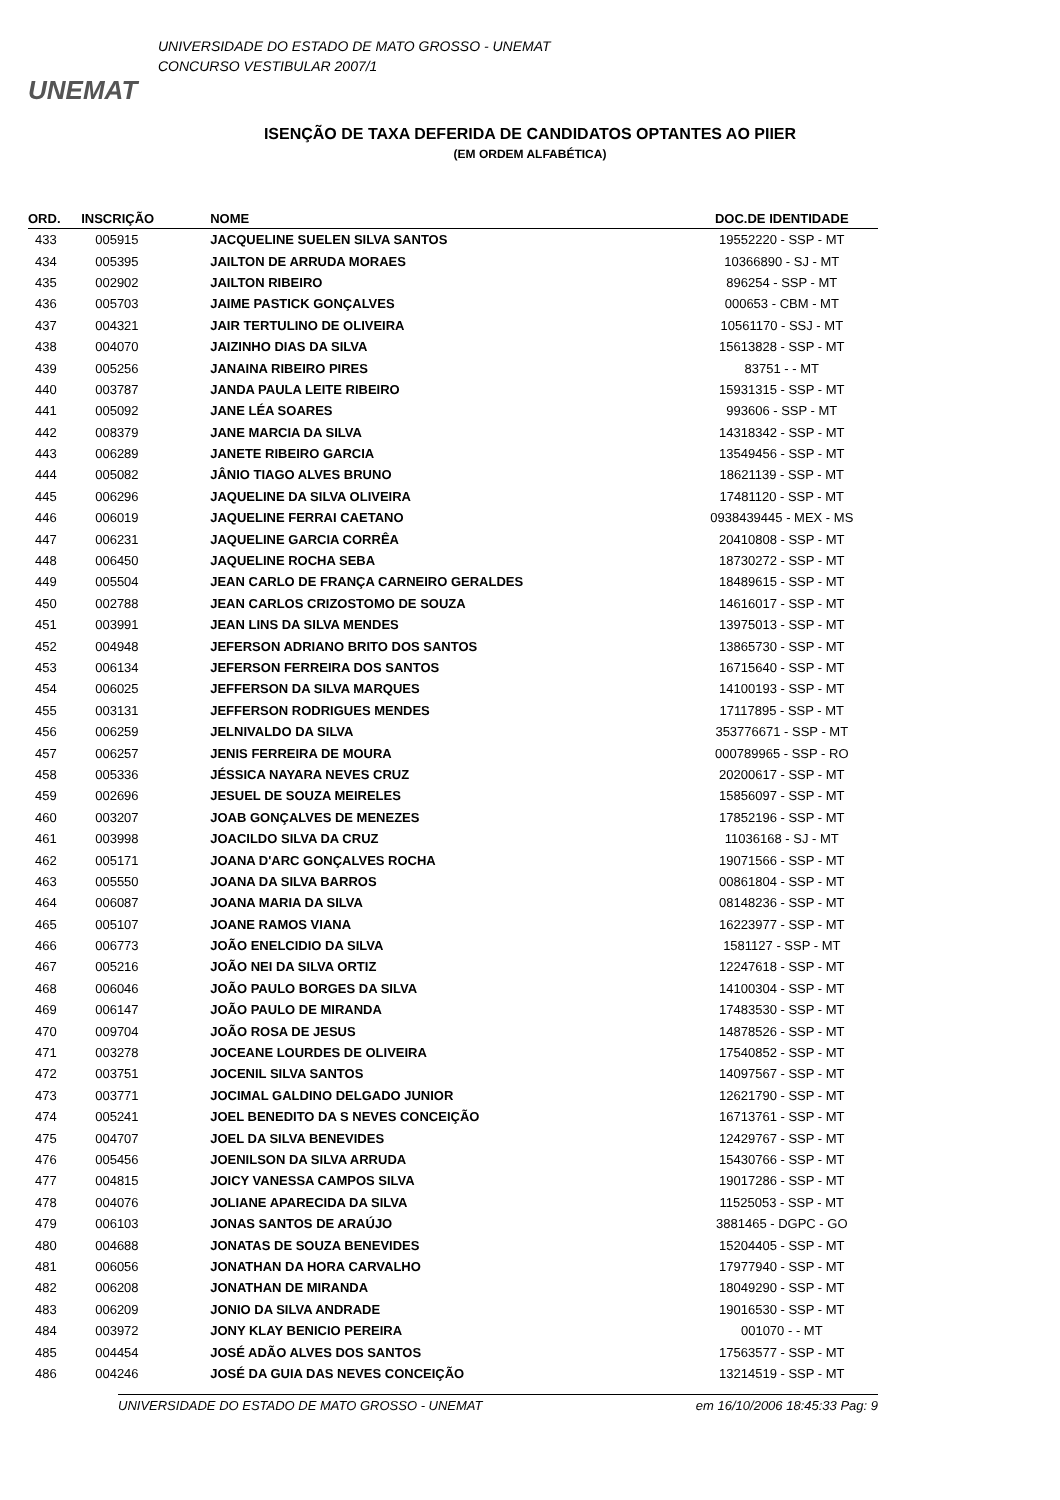UNEMAT
UNIVERSIDADE DO ESTADO DE MATO GROSSO - UNEMAT
CONCURSO VESTIBULAR 2007/1
ISENÇÃO DE TAXA DEFERIDA DE CANDIDATOS OPTANTES AO PIIER
(EM ORDEM ALFABÉTICA)
| ORD. | INSCRIÇÃO | NOME | DOC.DE IDENTIDADE |
| --- | --- | --- | --- |
| 433 | 005915 | JACQUELINE SUELEN SILVA SANTOS | 19552220 - SSP - MT |
| 434 | 005395 | JAILTON DE ARRUDA MORAES | 10366890 - SJ - MT |
| 435 | 002902 | JAILTON RIBEIRO | 896254 - SSP - MT |
| 436 | 005703 | JAIME PASTICK GONÇALVES | 000653 - CBM - MT |
| 437 | 004321 | JAIR TERTULINO DE OLIVEIRA | 10561170 - SSJ - MT |
| 438 | 004070 | JAIZINHO DIAS DA SILVA | 15613828 - SSP - MT |
| 439 | 005256 | JANAINA RIBEIRO PIRES | 83751 - - MT |
| 440 | 003787 | JANDA PAULA LEITE RIBEIRO | 15931315 - SSP - MT |
| 441 | 005092 | JANE LÉA SOARES | 993606 - SSP - MT |
| 442 | 008379 | JANE MARCIA DA SILVA | 14318342 - SSP - MT |
| 443 | 006289 | JANETE RIBEIRO GARCIA | 13549456 - SSP - MT |
| 444 | 005082 | JÂNIO TIAGO ALVES BRUNO | 18621139 - SSP - MT |
| 445 | 006296 | JAQUELINE DA SILVA OLIVEIRA | 17481120 - SSP - MT |
| 446 | 006019 | JAQUELINE FERRAI CAETANO | 0938439445 - MEX - MS |
| 447 | 006231 | JAQUELINE GARCIA CORRÊA | 20410808 - SSP - MT |
| 448 | 006450 | JAQUELINE ROCHA SEBA | 18730272 - SSP - MT |
| 449 | 005504 | JEAN CARLO DE FRANÇA CARNEIRO GERALDES | 18489615 - SSP - MT |
| 450 | 002788 | JEAN CARLOS CRIZOSTOMO DE SOUZA | 14616017 - SSP - MT |
| 451 | 003991 | JEAN LINS DA SILVA MENDES | 13975013 - SSP - MT |
| 452 | 004948 | JEFERSON ADRIANO BRITO DOS SANTOS | 13865730 - SSP - MT |
| 453 | 006134 | JEFERSON FERREIRA DOS SANTOS | 16715640 - SSP - MT |
| 454 | 006025 | JEFFERSON DA SILVA MARQUES | 14100193 - SSP - MT |
| 455 | 003131 | JEFFERSON RODRIGUES MENDES | 17117895 - SSP - MT |
| 456 | 006259 | JELNIVALDO DA SILVA | 353776671 - SSP - MT |
| 457 | 006257 | JENIS FERREIRA DE MOURA | 000789965 - SSP - RO |
| 458 | 005336 | JÉSSICA NAYARA NEVES CRUZ | 20200617 - SSP - MT |
| 459 | 002696 | JESUEL DE SOUZA MEIRELES | 15856097 - SSP - MT |
| 460 | 003207 | JOAB GONÇALVES DE MENEZES | 17852196 - SSP - MT |
| 461 | 003998 | JOACILDO SILVA DA CRUZ | 11036168 - SJ - MT |
| 462 | 005171 | JOANA D'ARC GONÇALVES ROCHA | 19071566 - SSP - MT |
| 463 | 005550 | JOANA DA SILVA BARROS | 00861804 - SSP - MT |
| 464 | 006087 | JOANA MARIA DA SILVA | 08148236 - SSP - MT |
| 465 | 005107 | JOANE RAMOS VIANA | 16223977 - SSP - MT |
| 466 | 006773 | JOÃO ENELCIDIO DA SILVA | 1581127 - SSP - MT |
| 467 | 005216 | JOÃO NEI DA SILVA ORTIZ | 12247618 - SSP - MT |
| 468 | 006046 | JOÃO PAULO BORGES DA SILVA | 14100304 - SSP - MT |
| 469 | 006147 | JOÃO PAULO DE MIRANDA | 17483530 - SSP - MT |
| 470 | 009704 | JOÃO ROSA DE JESUS | 14878526 - SSP - MT |
| 471 | 003278 | JOCEANE LOURDES DE OLIVEIRA | 17540852 - SSP - MT |
| 472 | 003751 | JOCENIL SILVA SANTOS | 14097567 - SSP - MT |
| 473 | 003771 | JOCIMAL GALDINO DELGADO JUNIOR | 12621790 - SSP - MT |
| 474 | 005241 | JOEL BENEDITO DA S NEVES CONCEIÇÃO | 16713761 - SSP - MT |
| 475 | 004707 | JOEL DA SILVA BENEVIDES | 12429767 - SSP - MT |
| 476 | 005456 | JOENILSON DA SILVA ARRUDA | 15430766 - SSP - MT |
| 477 | 004815 | JOICY VANESSA CAMPOS SILVA | 19017286 - SSP - MT |
| 478 | 004076 | JOLIANE APARECIDA DA SILVA | 11525053 - SSP - MT |
| 479 | 006103 | JONAS SANTOS DE ARAÚJO | 3881465 - DGPC - GO |
| 480 | 004688 | JONATAS DE SOUZA BENEVIDES | 15204405 - SSP - MT |
| 481 | 006056 | JONATHAN DA HORA CARVALHO | 17977940 - SSP - MT |
| 482 | 006208 | JONATHAN DE MIRANDA | 18049290 - SSP - MT |
| 483 | 006209 | JONIO DA SILVA ANDRADE | 19016530 - SSP - MT |
| 484 | 003972 | JONY KLAY BENICIO PEREIRA | 001070 - - MT |
| 485 | 004454 | JOSÉ ADÃO ALVES DOS SANTOS | 17563577 - SSP - MT |
| 486 | 004246 | JOSÉ DA GUIA DAS NEVES CONCEIÇÃO | 13214519 - SSP - MT |
UNIVERSIDADE DO ESTADO DE MATO GROSSO - UNEMAT em 16/10/2006 18:45:33 Pag: 9